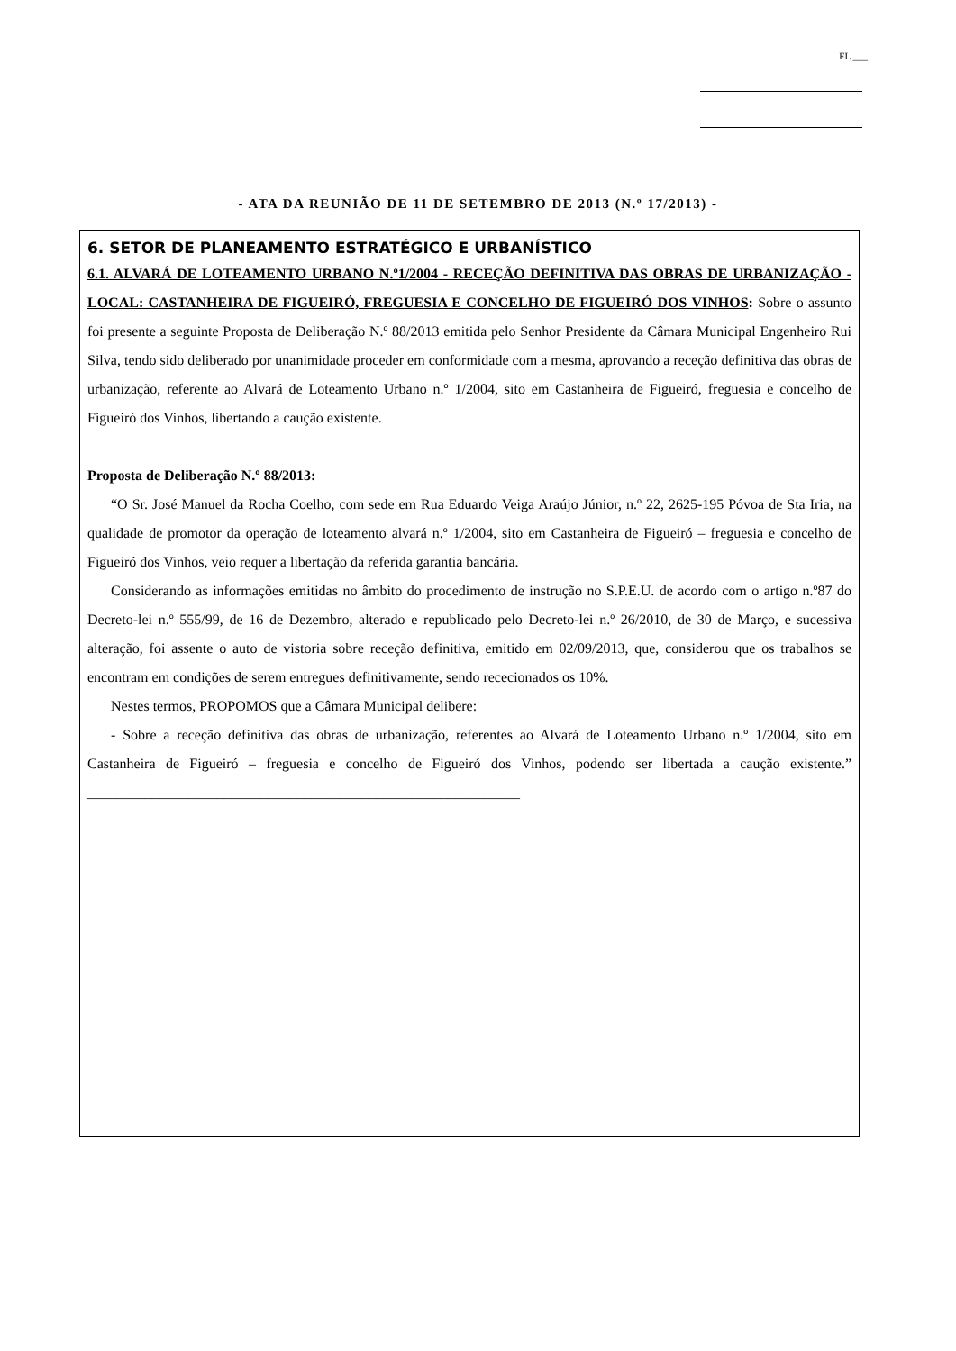FL ___
- ATA DA REUNIÃO DE 11 DE SETEMBRO DE 2013 (N.º 17/2013) -
6. SETOR DE PLANEAMENTO ESTRATÉGICO E URBANÍSTICO
6.1. ALVARÁ DE LOTEAMENTO URBANO N.º1/2004 - RECEÇÃO DEFINITIVA DAS OBRAS DE URBANIZAÇÃO - LOCAL: CASTANHEIRA DE FIGUEIRÓ, FREGUESIA E CONCELHO DE FIGUEIRÓ DOS VINHOS: Sobre o assunto foi presente a seguinte Proposta de Deliberação N.º 88/2013 emitida pelo Senhor Presidente da Câmara Municipal Engenheiro Rui Silva, tendo sido deliberado por unanimidade proceder em conformidade com a mesma, aprovando a receção definitiva das obras de urbanização, referente ao Alvará de Loteamento Urbano n.º 1/2004, sito em Castanheira de Figueiró, freguesia e concelho de Figueiró dos Vinhos, libertando a caução existente.
Proposta de Deliberação N.º 88/2013:
“O Sr. José Manuel da Rocha Coelho, com sede em Rua Eduardo Veiga Araújo Júnior, n.º 22, 2625-195 Póvoa de Sta Iria, na qualidade de promotor da operação de loteamento alvará n.º 1/2004, sito em Castanheira de Figueiró – freguesia e concelho de Figueiró dos Vinhos, veio requer a libertação da referida garantia bancária.
Considerando as informações emitidas no âmbito do procedimento de instrução no S.P.E.U. de acordo com o artigo n.º87 do Decreto-lei n.º 555/99, de 16 de Dezembro, alterado e republicado pelo Decreto-lei n.º 26/2010, de 30 de Março, e sucessiva alteração, foi assente o auto de vistoria sobre receção definitiva, emitido em 02/09/2013, que, considerou que os trabalhos se encontram em condições de serem entregues definitivamente, sendo rececionados os 10%.
Nestes termos, PROPOMOS que a Câmara Municipal delibere:
- Sobre a receção definitiva das obras de urbanização, referentes ao Alvará de Loteamento Urbano n.º 1/2004, sito em Castanheira de Figueiró – freguesia e concelho de Figueiró dos Vinhos, podendo ser libertada a caução existente.” ____________________________________________________________